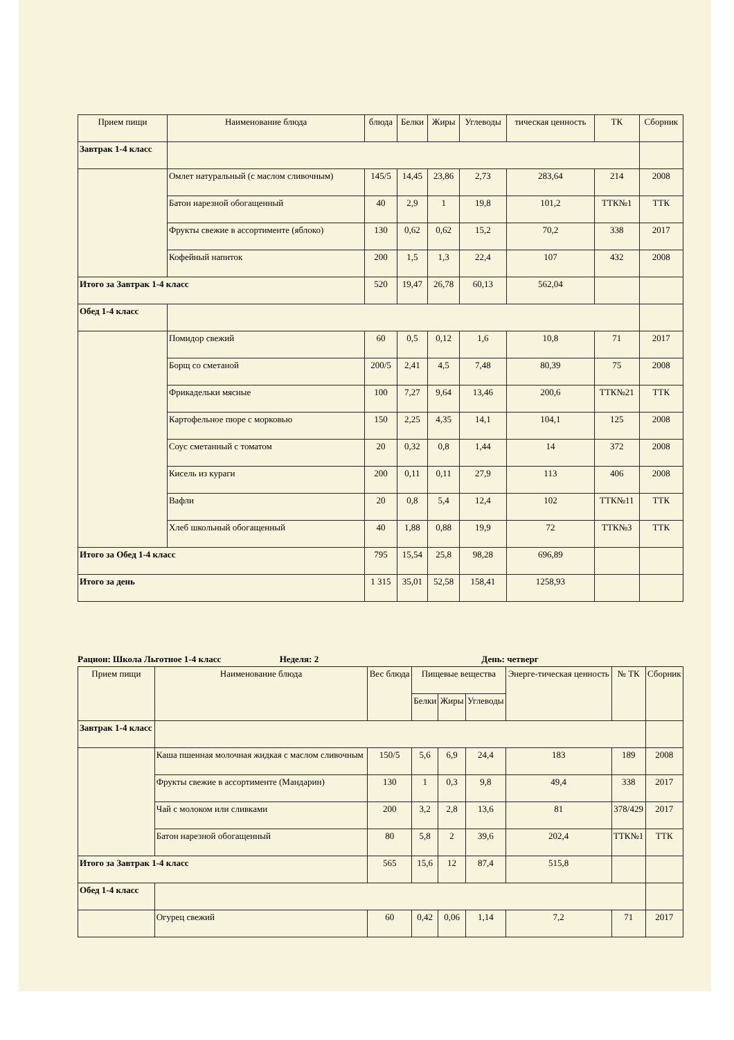| Прием пищи | Наименование блюда | блюда | Белки | Жиры | Углеводы | тическая ценность | ТК | Сборник |
| --- | --- | --- | --- | --- | --- | --- | --- | --- |
| Завтрак 1-4 класс | | | | | | | | |
| | Омлет натуральный (с маслом сливочным) | 145/5 | 14,45 | 23,86 | 2,73 | 283,64 | 214 | 2008 |
| | Батон нарезной обогащенный | 40 | 2,9 | 1 | 19,8 | 101,2 | ТТК№1 | ТТК |
| | Фрукты свежие в ассортименте (яблоко) | 130 | 0,62 | 0,62 | 15,2 | 70,2 | 338 | 2017 |
| | Кофейный напиток | 200 | 1,5 | 1,3 | 22,4 | 107 | 432 | 2008 |
| Итого за Завтрак 1-4 класс | | 520 | 19,47 | 26,78 | 60,13 | 562,04 | | |
| Обед 1-4 класс | | | | | | | | |
| | Помидор свежий | 60 | 0,5 | 0,12 | 1,6 | 10,8 | 71 | 2017 |
| | Борщ со сметаной | 200/5 | 2,41 | 4,5 | 7,48 | 80,39 | 75 | 2008 |
| | Фрикадельки мясные | 100 | 7,27 | 9,64 | 13,46 | 200,6 | ТТК№21 | ТТК |
| | Картофельное пюре с морковью | 150 | 2,25 | 4,35 | 14,1 | 104,1 | 125 | 2008 |
| | Соус сметанный с томатом | 20 | 0,32 | 0,8 | 1,44 | 14 | 372 | 2008 |
| | Кисель из кураги | 200 | 0,11 | 0,11 | 27,9 | 113 | 406 | 2008 |
| | Вафли | 20 | 0,8 | 5,4 | 12,4 | 102 | ТТК№11 | ТТК |
| | Хлеб школьный обогащенный | 40 | 1,88 | 0,88 | 19,9 | 72 | ТТК№3 | ТТК |
| Итого за Обед 1-4 класс | | 795 | 15,54 | 25,8 | 98,28 | 696,89 | | |
| Итого за день | | 1 315 | 35,01 | 52,58 | 158,41 | 1258,93 | | |
Рацион: Школа Льготное 1-4 класс Неделя: 2 День: четверг
| Прием пищи | Наименование блюда | Вес блюда | Пищевые вещества | | | Энерге-тическая ценность | № ТК | Сборник |
| --- | --- | --- | --- | --- | --- | --- | --- | --- |
| | | | Белки | Жиры | Углеводы | | | |
| Завтрак 1-4 класс | | | | | | | | |
| | Каша пшенная молочная жидкая с маслом сливочным | 150/5 | 5,6 | 6,9 | 24,4 | 183 | 189 | 2008 |
| | Фрукты свежие в ассортименте (Мандарин) | 130 | 1 | 0,3 | 9,8 | 49,4 | 338 | 2017 |
| | Чай с молоком или сливками | 200 | 3,2 | 2,8 | 13,6 | 81 | 378/429 | 2017 |
| | Батон нарезной обогащенный | 80 | 5,8 | 2 | 39,6 | 202,4 | ТТК№1 | ТТК |
| Итого за Завтрак 1-4 класс | | 565 | 15,6 | 12 | 87,4 | 515,8 | | |
| Обед 1-4 класс | | | | | | | | |
| | Огурец свежий | 60 | 0,42 | 0,06 | 1,14 | 7,2 | 71 | 2017 |